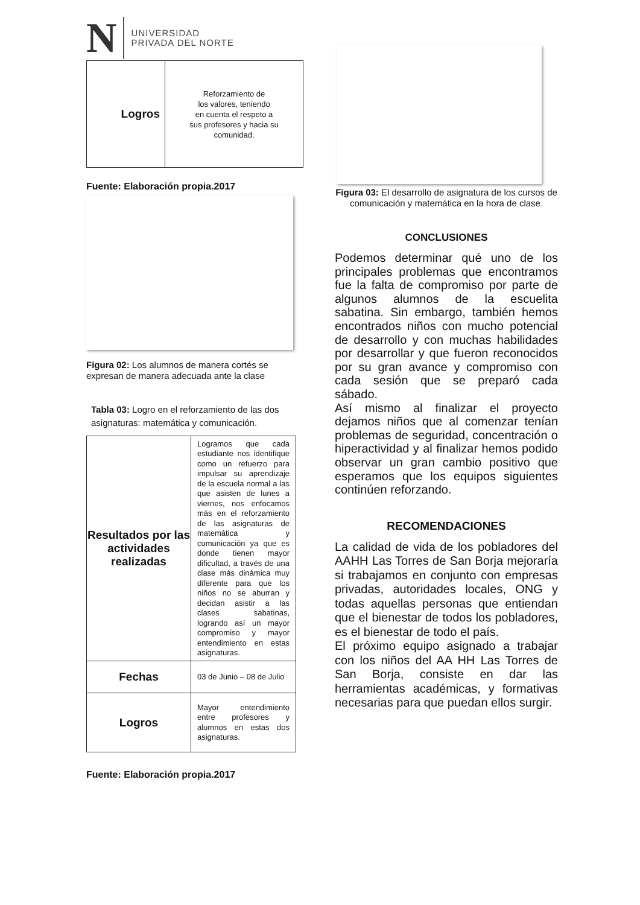N
UNIVERSIDAD
PRIVADA DEL NORTE
| Logros | Reforzamiento de los valores, teniendo en cuenta el respeto a sus profesores y hacia su comunidad. |
Fuente: Elaboración propia.2017
Figura 02: Los alumnos de manera cortés se expresan de manera adecuada ante la clase
Tabla 03: Logro en el reforzamiento de las dos asignaturas: matemática y comunicación.
| Resultados por las actividades realizadas | Logramos que cada estudiante nos identifique como un refuerzo para impulsar su aprendizaje de la escuela normal a las que asisten de lunes a viernes, nos enfocamos más en el reforzamiento de las asignaturas de matemática y comunicación ya que es donde tienen mayor dificultad, a través de una clase más dinámica muy diferente para que los niños no se aburran y decidan asistir a las clases sabatinas, logrando así un mayor compromiso y mayor entendimiento en estas asignaturas. |
| Fechas | 03 de Junio – 08 de Julio |
| Logros | Mayor entendimiento entre profesores y alumnos en estas dos asignaturas. |
Fuente: Elaboración propia.2017
Figura 03: El desarrollo de asignatura de los cursos de comunicación y matemática en la hora de clase.
CONCLUSIONES
Podemos determinar qué uno de los principales problemas que encontramos fue la falta de compromiso por parte de algunos alumnos de la escuelita sabatina. Sin embargo, también hemos encontrados niños con mucho potencial de desarrollo y con muchas habilidades por desarrollar y que fueron reconocidos por su gran avance y compromiso con cada sesión que se preparó cada sábado.
Así mismo al finalizar el proyecto dejamos niños que al comenzar tenían problemas de seguridad, concentración o hiperactividad y al finalizar hemos podido observar un gran cambio positivo que esperamos que los equipos siguientes continúen reforzando.
RECOMENDACIONES
La calidad de vida de los pobladores del AAHH Las Torres de San Borja mejoraría si trabajamos en conjunto con empresas privadas, autoridades locales, ONG y todas aquellas personas que entiendan que el bienestar de todos los pobladores, es el bienestar de todo el país.
El próximo equipo asignado a trabajar con los niños del AA HH Las Torres de San Borja, consiste en dar las herramientas académicas, y formativas necesarias para que puedan ellos surgir.